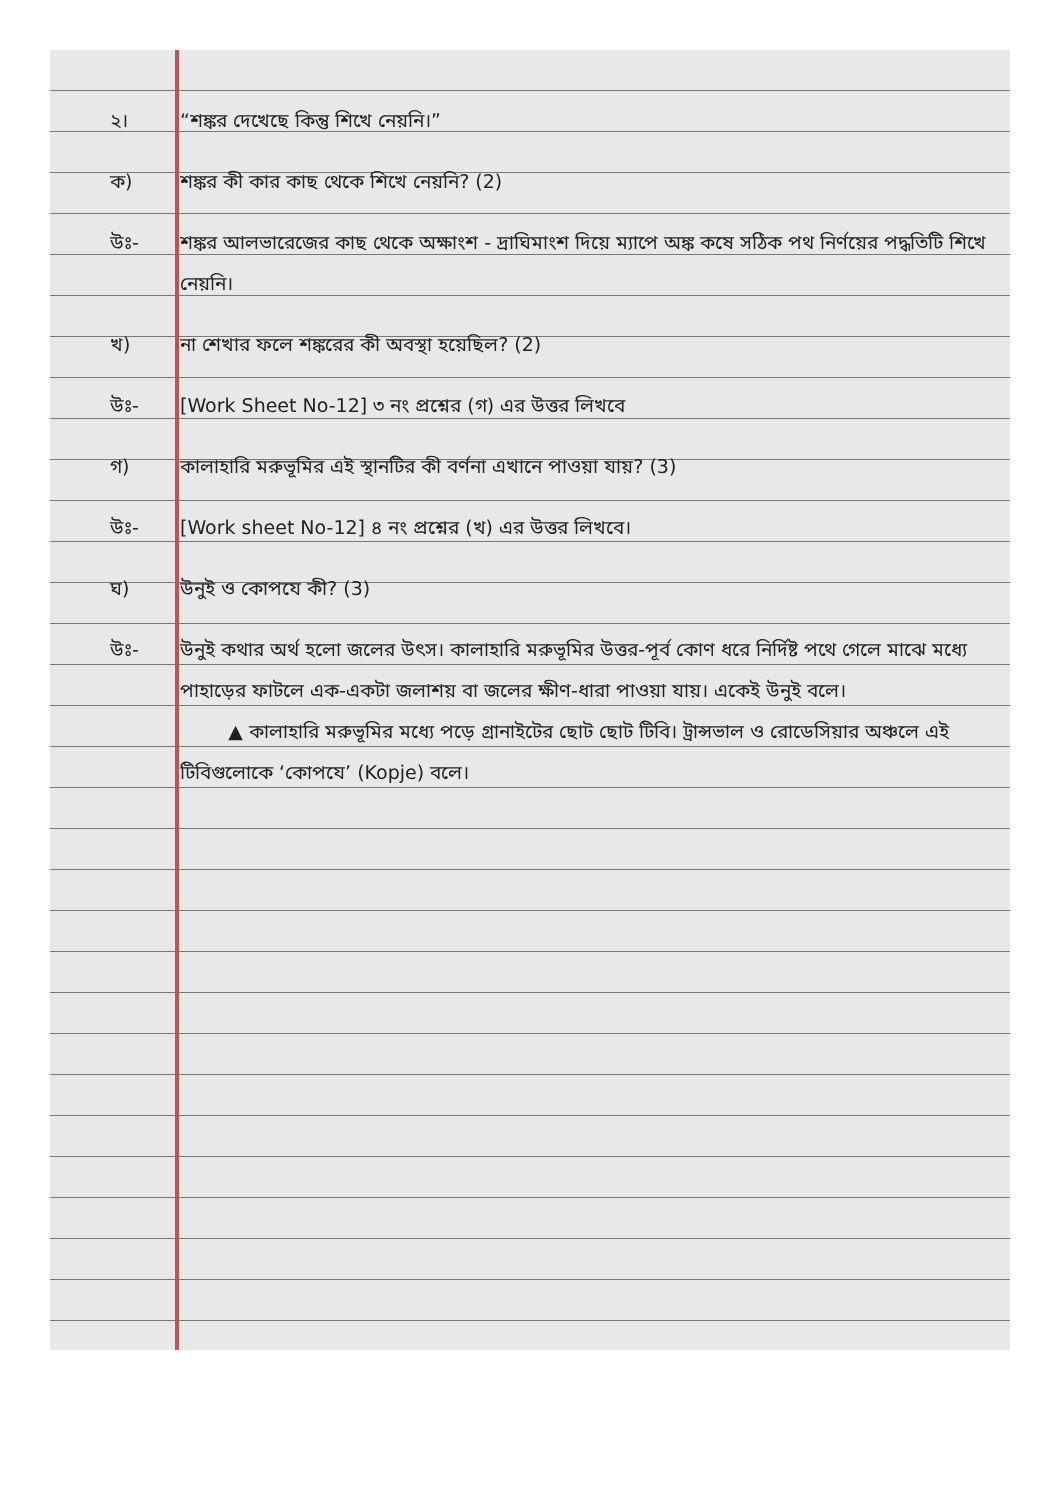২। “শঙ্কর দেখেছে কিন্তু শিখে নেয়নি।”
ক) শঙ্কর কী কার কাছ থেকে শিখে নেয়নি? (2)
উঃ- শঙ্কর আলভারেজের কাছ থেকে অক্ষাংশ - দ্রাঘিমাংশ দিয়ে ম্যাপে অঙ্ক কষে সঠিক পথ নির্ণয়ের পদ্ধতিটি শিখে নেয়নি।
খ) না শেখার ফলে শঙ্করের কী অবস্থা হয়েছিল? (2)
উঃ- [Work Sheet No-12] ৩ নং প্রশ্নের (গ) এর উত্তর লিখবে
গ) কালাহারি মরুভূমির এই স্থানটির কী বর্ণনা এখানে পাওয়া যায়? (3)
উঃ- [Work sheet No-12] ৪ নং প্রশ্নের (খ) এর উত্তর লিখবে।
ঘ) উনুই ও কোপযে কী? (3)
উঃ- উনুই কথার অর্থ হলো জলের উৎস। কালাহারি মরুভূমির উত্তর-পূর্ব কোণ ধরে নির্দিষ্ট পথে গেলে মাঝে মধ্যে পাহাড়ের ফাটলে এক-একটা জলাশয় বা জলের ক্ষীণ-ধারা পাওয়া যায়। একেই উনুই বলে।
▲ কালাহারি মরুভূমির মধ্যে পড়ে গ্রানাইটের ছোট ছোট টিবি। ট্রান্সভাল ও রোডেসিয়ার অঞ্চলে এই টিবিগুলোকে ‘কোপযে’ (Kopje) বলে।